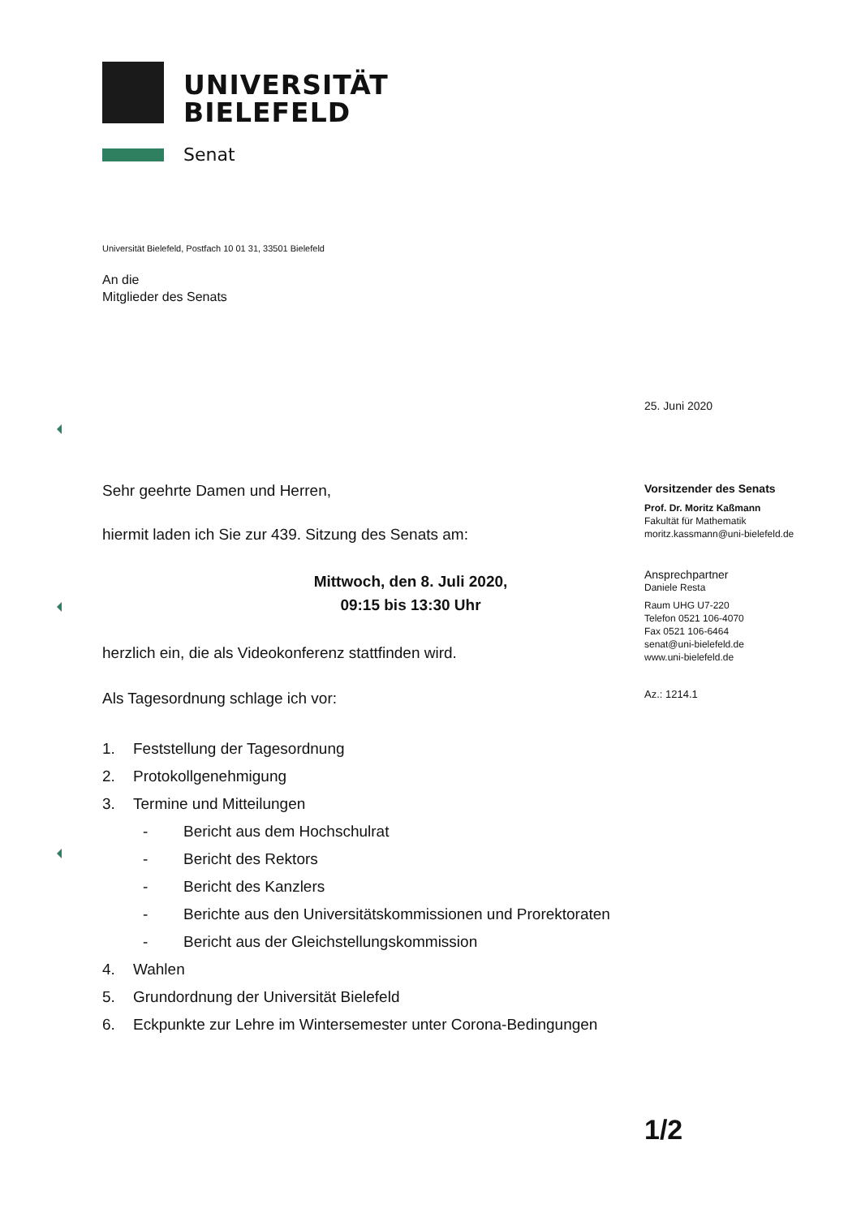UNIVERSITÄT
BIELEFELD
Senat
Universität Bielefeld, Postfach 10 01 31, 33501 Bielefeld
An die
Mitglieder des Senats
Sehr geehrte Damen und Herren,
hiermit laden ich Sie zur 439. Sitzung des Senats am:
Mittwoch, den 8. Juli 2020,
09:15 bis 13:30 Uhr
herzlich ein, die als Videokonferenz stattfinden wird.
Als Tagesordnung schlage ich vor:
1. Feststellung der Tagesordnung
2. Protokollgenehmigung
3. Termine und Mitteilungen
- Bericht aus dem Hochschulrat
- Bericht des Rektors
- Bericht des Kanzlers
- Berichte aus den Universitätskommissionen und Prorektoraten
- Bericht aus der Gleichstellungskommission
4. Wahlen
5. Grundordnung der Universität Bielefeld
6. Eckpunkte zur Lehre im Wintersemester unter Corona-Bedingungen
25. Juni 2020
Vorsitzender des Senats
Prof. Dr. Moritz Kaßmann
Fakultät für Mathematik
moritz.kassmann@uni-bielefeld.de
Ansprechpartner
Daniele Resta
Raum UHG U7-220
Telefon 0521 106-4070
Fax 0521 106-6464
senat@uni-bielefeld.de
www.uni-bielefeld.de
Az.: 1214.1
1/2